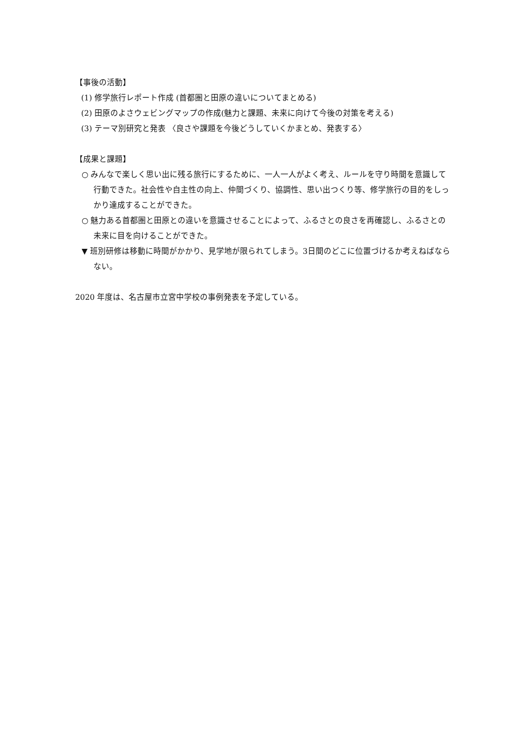【事後の活動】
(1) 修学旅行レポート作成 (首都圏と田原の違いについてまとめる)
(2) 田原のよさウェビングマップの作成(魅力と課題、未来に向けて今後の対策を考える)
(3) テーマ別研究と発表 〈良さや課題を今後どうしていくかまとめ、発表する〉
【成果と課題】
○ みんなで楽しく思い出に残る旅行にするために、一人一人がよく考え、ルールを守り時間を意識して行動できた。社会性や自主性の向上、仲間づくり、協調性、思い出つくり等、修学旅行の目的をしっかり達成することができた。
○ 魅力ある首都圏と田原との違いを意識させることによって、ふるさとの良さを再確認し、ふるさとの未来に目を向けることができた。
▼ 班別研修は移動に時間がかかり、見学地が限られてしまう。3日間のどこに位置づけるか考えねばならない。
2020 年度は、名古屋市立宮中学校の事例発表を予定している。